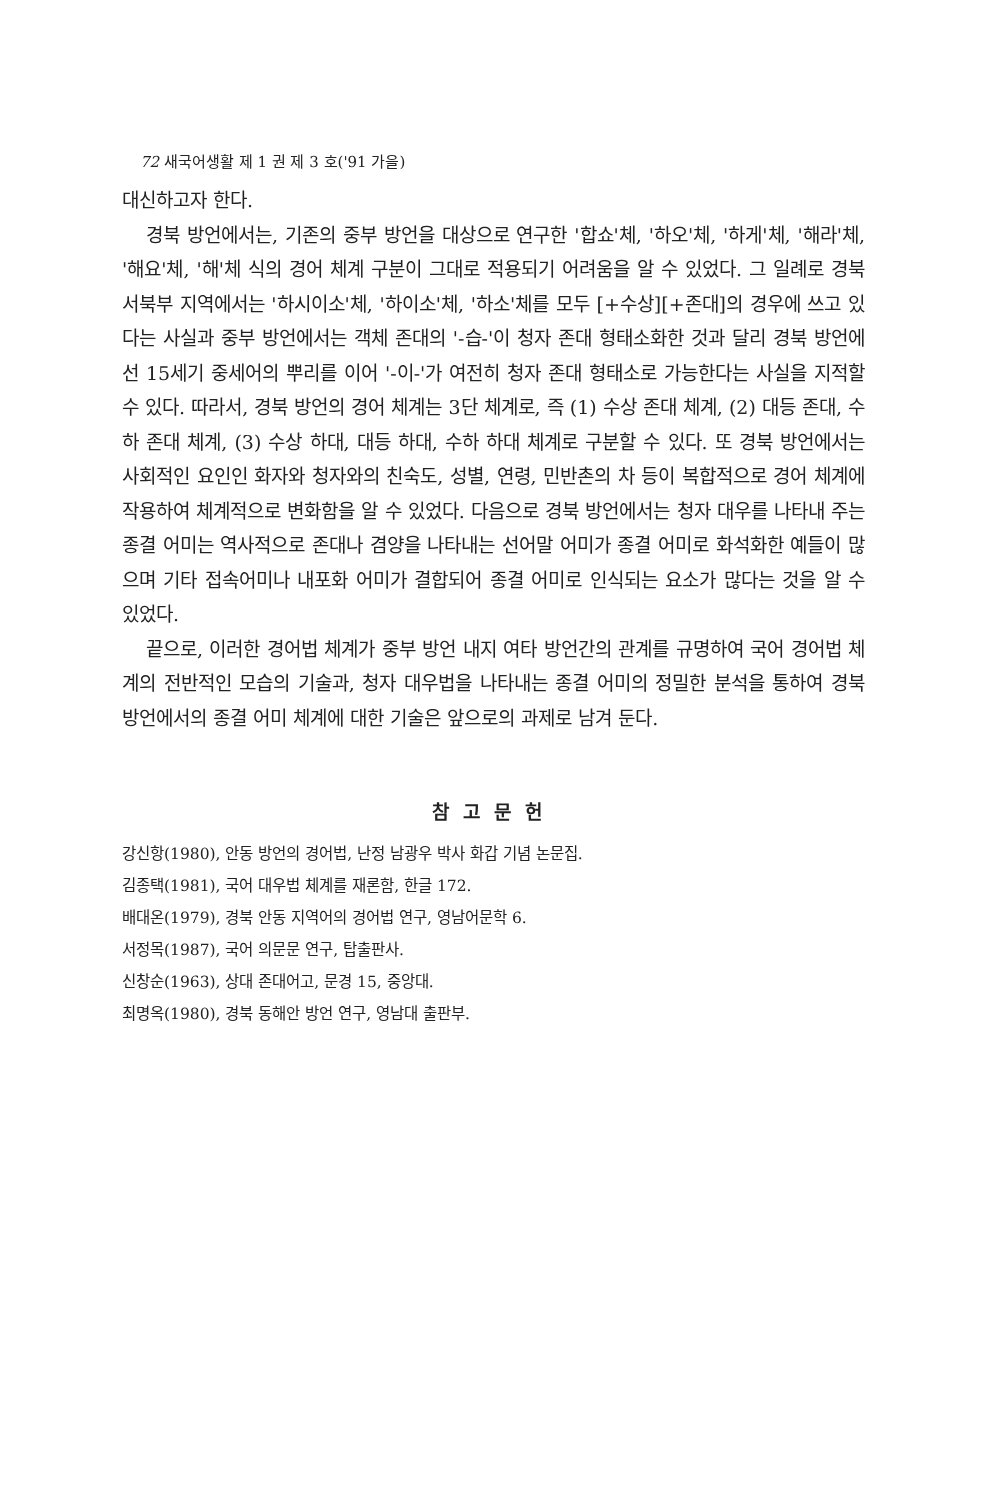72 새국어생활 제 1 권 제 3 호('91 가을)
대신하고자 한다.
경북 방언에서는, 기존의 중부 방언을 대상으로 연구한 '합쇼'체, '하오'체, '하게'체, '해라'체, '해요'체, '해'체 식의 경어 체계 구분이 그대로 적용되기 어려움을 알 수 있었다. 그 일례로 경북 서북부 지역에서는 '하시이소'체, '하이소'체, '하소'체를 모두 [+수상][+존대]의 경우에 쓰고 있다는 사실과 중부 방언에서는 객체 존대의 '-습-'이 청자 존대 형태소화한 것과 달리 경북 방언에선 15세기 중세어의 뿌리를 이어 '-이-'가 여전히 청자 존대 형태소로 가능한다는 사실을 지적할 수 있다. 따라서, 경북 방언의 경어 체계는 3단 체계로, 즉 (1) 수상 존대 체계, (2) 대등 존대, 수하 존대 체계, (3) 수상 하대, 대등 하대, 수하 하대 체계로 구분할 수 있다. 또 경북 방언에서는 사회적인 요인인 화자와 청자와의 친숙도, 성별, 연령, 민반촌의 차 등이 복합적으로 경어 체계에 작용하여 체계적으로 변화함을 알 수 있었다. 다음으로 경북 방언에서는 청자 대우를 나타내 주는 종결 어미는 역사적으로 존대나 겸양을 나타내는 선어말 어미가 종결 어미로 화석화한 예들이 많으며 기타 접속어미나 내포화 어미가 결합되어 종결 어미로 인식되는 요소가 많다는 것을 알 수 있었다.
끝으로, 이러한 경어법 체계가 중부 방언 내지 여타 방언간의 관계를 규명하여 국어 경어법 체계의 전반적인 모습의 기술과, 청자 대우법을 나타내는 종결 어미의 정밀한 분석을 통하여 경북 방언에서의 종결 어미 체계에 대한 기술은 앞으로의 과제로 남겨 둔다.
참고문헌
강신항(1980), 안동 방언의 경어법, 난정 남광우 박사 화갑 기념 논문집.
김종택(1981), 국어 대우법 체계를 재론함, 한글 172.
배대온(1979), 경북 안동 지역어의 경어법 연구, 영남어문학 6.
서정목(1987), 국어 의문문 연구, 탑출판사.
신창순(1963), 상대 존대어고, 문경 15, 중앙대.
최명옥(1980), 경북 동해안 방언 연구, 영남대 출판부.